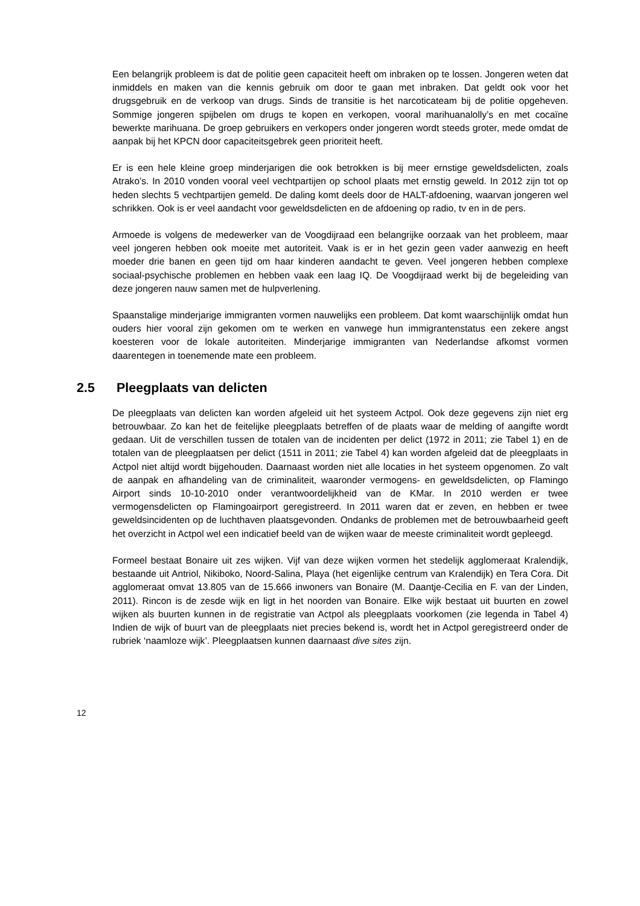Een belangrijk probleem is dat de politie geen capaciteit heeft om inbraken op te lossen. Jongeren weten dat inmiddels en maken van die kennis gebruik om door te gaan met inbraken. Dat geldt ook voor het drugsgebruik en de verkoop van drugs. Sinds de transitie is het narcoticateam bij de politie opgeheven. Sommige jongeren spijbelen om drugs te kopen en verkopen, vooral marihuanalolly’s en met cocaïne bewerkte marihuana. De groep gebruikers en verkopers onder jongeren wordt steeds groter, mede omdat de aanpak bij het KPCN door capaciteitsgebrek geen prioriteit heeft.
Er is een hele kleine groep minderjarigen die ook betrokken is bij meer ernstige geweldsdelicten, zoals Atrako’s. In 2010 vonden vooral veel vechtpartijen op school plaats met ernstig geweld. In 2012 zijn tot op heden slechts 5 vechtpartijen gemeld. De daling komt deels door de HALT-afdoening, waarvan jongeren wel schrikken. Ook is er veel aandacht voor geweldsdelicten en de afdoening op radio, tv en in de pers.
Armoede is volgens de medewerker van de Voogdijraad een belangrijke oorzaak van het probleem, maar veel jongeren hebben ook moeite met autoriteit. Vaak is er in het gezin geen vader aanwezig en heeft moeder drie banen en geen tijd om haar kinderen aandacht te geven. Veel jongeren hebben complexe sociaal-psychische problemen en hebben vaak een laag IQ. De Voogdijraad werkt bij de begeleiding van deze jongeren nauw samen met de hulpverlening.
Spaanstalige minderjarige immigranten vormen nauwelijks een probleem. Dat komt waarschijnlijk omdat hun ouders hier vooral zijn gekomen om te werken en vanwege hun immigrantenstatus een zekere angst koesteren voor de lokale autoriteiten. Minderjarige immigranten van Nederlandse afkomst vormen daarentegen in toenemende mate een probleem.
2.5 Pleegplaats van delicten
De pleegplaats van delicten kan worden afgeleid uit het systeem Actpol. Ook deze gegevens zijn niet erg betrouwbaar. Zo kan het de feitelijke pleegplaats betreffen of de plaats waar de melding of aangifte wordt gedaan. Uit de verschillen tussen de totalen van de incidenten per delict (1972 in 2011; zie Tabel 1) en de totalen van de pleegplaatsen per delict (1511 in 2011; zie Tabel 4) kan worden afgeleid dat de pleegplaats in Actpol niet altijd wordt bijgehouden. Daarnaast worden niet alle locaties in het systeem opgenomen. Zo valt de aanpak en afhandeling van de criminaliteit, waaronder vermogens- en geweldsdelicten, op Flamingo Airport sinds 10-10-2010 onder verantwoordelijkheid van de KMar. In 2010 werden er twee vermogensdelicten op Flamingoairport geregistreerd. In 2011 waren dat er zeven, en hebben er twee geweldsincidenten op de luchthaven plaatsgevonden. Ondanks de problemen met de betrouwbaarheid geeft het overzicht in Actpol wel een indicatief beeld van de wijken waar de meeste criminaliteit wordt gepleegd.
Formeel bestaat Bonaire uit zes wijken. Vijf van deze wijken vormen het stedelijk agglomeraat Kralendijk, bestaande uit Antriol, Nikiboko, Noord-Salina, Playa (het eigenlijke centrum van Kralendijk) en Tera Cora. Dit agglomeraat omvat 13.805 van de 15.666 inwoners van Bonaire (M. Daantje-Cecilia en F. van der Linden, 2011). Rincon is de zesde wijk en ligt in het noorden van Bonaire. Elke wijk bestaat uit buurten en zowel wijken als buurten kunnen in de registratie van Actpol als pleegplaats voorkomen (zie legenda in Tabel 4) Indien de wijk of buurt van de pleegplaats niet precies bekend is, wordt het in Actpol geregistreerd onder de rubriek ‘naamloze wijk’. Pleegplaatsen kunnen daarnaast dive sites zijn.
12